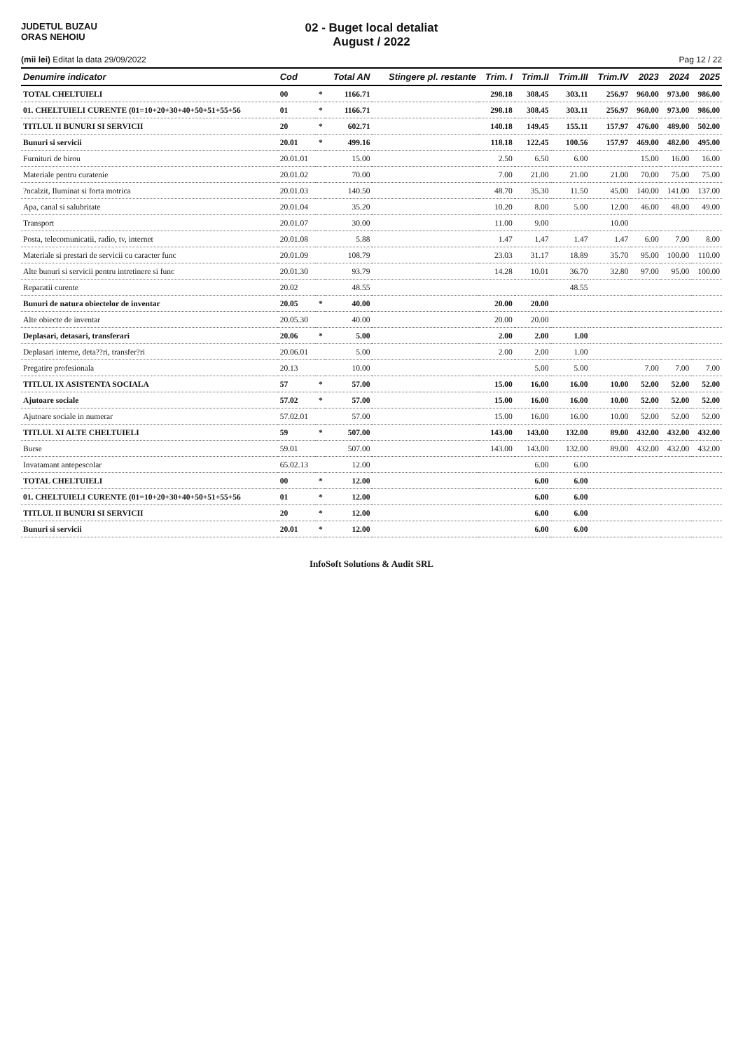JUDETUL BUZAU
ORAS NEHOIU
02 - Buget local detaliat
August / 2022
(mii lei) Editat la data 29/09/2022 Pag 12 / 22
| Denumire indicator | Cod | | Total AN | Stingere pl. restante | Trim. I | Trim.II | Trim.III | Trim.IV | 2023 | 2024 | 2025 |
| --- | --- | --- | --- | --- | --- | --- | --- | --- | --- | --- | --- |
| TOTAL CHELTUIELI | 00 | * | 1166.71 | | 298.18 | 308.45 | 303.11 | 256.97 | 960.00 | 973.00 | 986.00 |
| 01. CHELTUIELI CURENTE (01=10+20+30+40+50+51+55+56 | 01 | * | 1166.71 | | 298.18 | 308.45 | 303.11 | 256.97 | 960.00 | 973.00 | 986.00 |
| TITLUL II BUNURI SI SERVICII | 20 | * | 602.71 | | 140.18 | 149.45 | 155.11 | 157.97 | 476.00 | 489.00 | 502.00 |
| Bunuri si servicii | 20.01 | * | 499.16 | | 118.18 | 122.45 | 100.56 | 157.97 | 469.00 | 482.00 | 495.00 |
| Furnituri de birou | 20.01.01 | | 15.00 | | 2.50 | 6.50 | 6.00 | | 15.00 | 16.00 | 16.00 |
| Materiale pentru curatenie | 20.01.02 | | 70.00 | | 7.00 | 21.00 | 21.00 | 21.00 | 70.00 | 75.00 | 75.00 |
| ?ncalzit, Iluminat si forta motrica | 20.01.03 | | 140.50 | | 48.70 | 35.30 | 11.50 | 45.00 | 140.00 | 141.00 | 137.00 |
| Apa, canal si salubritate | 20.01.04 | | 35.20 | | 10.20 | 8.00 | 5.00 | 12.00 | 46.00 | 48.00 | 49.00 |
| Transport | 20.01.07 | | 30.00 | | 11.00 | 9.00 | | 10.00 | | | |
| Posta, telecomunicatii, radio, tv, internet | 20.01.08 | | 5.88 | | 1.47 | 1.47 | 1.47 | 1.47 | 6.00 | 7.00 | 8.00 |
| Materiale si prestari de servicii cu caracter func | 20.01.09 | | 108.79 | | 23.03 | 31.17 | 18.89 | 35.70 | 95.00 | 100.00 | 110.00 |
| Alte bunuri si servicii pentru intretinere si func | 20.01.30 | | 93.79 | | 14.28 | 10.01 | 36.70 | 32.80 | 97.00 | 95.00 | 100.00 |
| Reparatii curente | 20.02 | | 48.55 | | | | 48.55 | | | | |
| Bunuri de natura obiectelor de inventar | 20.05 | * | 40.00 | | 20.00 | 20.00 | | | | | |
| Alte obiecte de inventar | 20.05.30 | | 40.00 | | 20.00 | 20.00 | | | | | |
| Deplasari, detasari, transferari | 20.06 | * | 5.00 | | 2.00 | 2.00 | 1.00 | | | | |
| Deplasari interne, deta??ri, transfer?ri | 20.06.01 | | 5.00 | | 2.00 | 2.00 | 1.00 | | | | |
| Pregatire profesionala | 20.13 | | 10.00 | | | 5.00 | 5.00 | | 7.00 | 7.00 | 7.00 |
| TITLUL IX ASISTENTA SOCIALA | 57 | * | 57.00 | | 15.00 | 16.00 | 16.00 | 10.00 | 52.00 | 52.00 | 52.00 |
| Ajutoare sociale | 57.02 | * | 57.00 | | 15.00 | 16.00 | 16.00 | 10.00 | 52.00 | 52.00 | 52.00 |
| Ajutoare sociale in numerar | 57.02.01 | | 57.00 | | 15.00 | 16.00 | 16.00 | 10.00 | 52.00 | 52.00 | 52.00 |
| TITLUL XI ALTE CHELTUIELI | 59 | * | 507.00 | | 143.00 | 143.00 | 132.00 | 89.00 | 432.00 | 432.00 | 432.00 |
| Burse | 59.01 | | 507.00 | | 143.00 | 143.00 | 132.00 | 89.00 | 432.00 | 432.00 | 432.00 |
| Invatamant antepescolar | 65.02.13 | | 12.00 | | | 6.00 | 6.00 | | | | |
| TOTAL CHELTUIELI | 00 | * | 12.00 | | | 6.00 | 6.00 | | | | |
| 01. CHELTUIELI CURENTE (01=10+20+30+40+50+51+55+56 | 01 | * | 12.00 | | | 6.00 | 6.00 | | | | |
| TITLUL II BUNURI SI SERVICII | 20 | * | 12.00 | | | 6.00 | 6.00 | | | | |
| Bunuri si servicii | 20.01 | * | 12.00 | | | 6.00 | 6.00 | | | | |
InfoSoft Solutions & Audit SRL